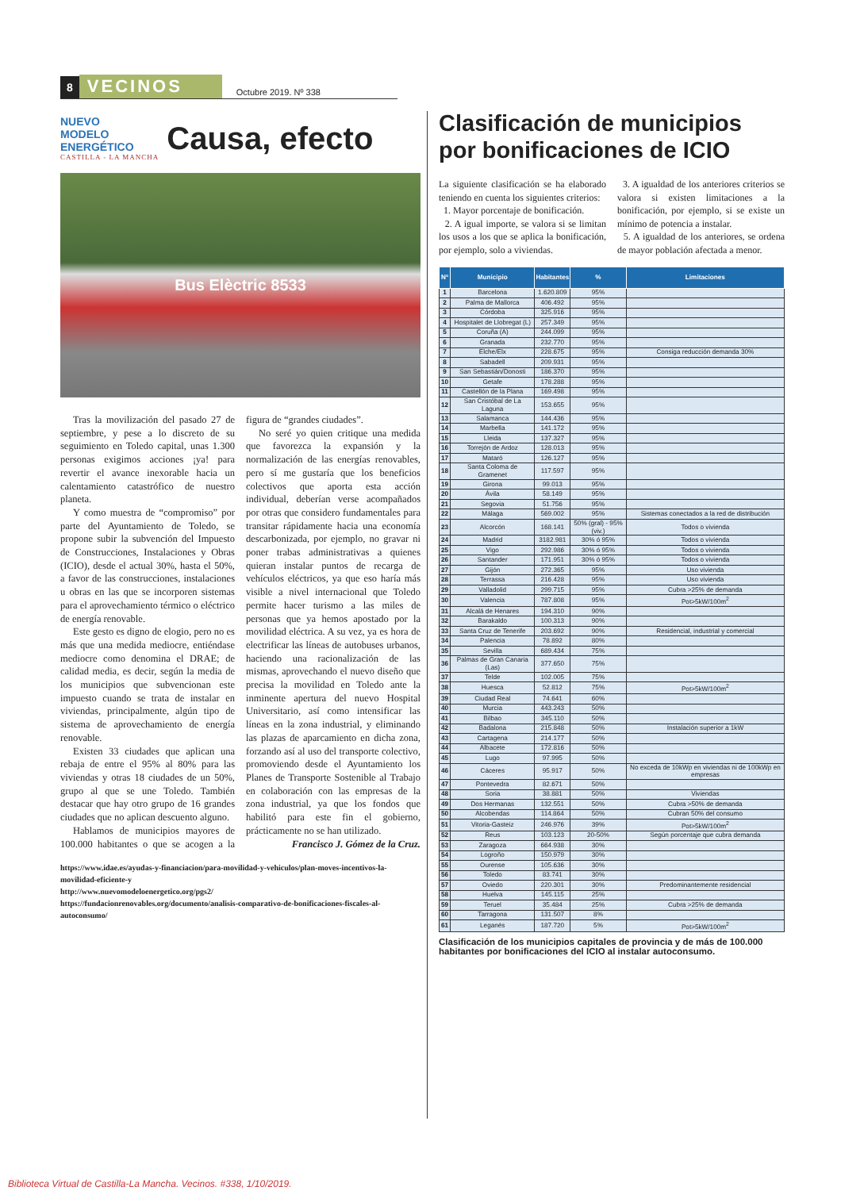8 VECINOS Octubre 2019. Nº 338
NUEVO
MODELO
ENERGÉTICO
CASTILLA - LA MANCHA
Causa, efecto
Bus Elèctric 8533
Tras la movilización del pasado 27 de septiembre, y pese a lo discreto de su seguimiento en Toledo capital, unas 1.300 personas exigimos acciones ¡ya! para revertir el avance inexorable hacia un calentamiento catastrófico de nuestro planeta.
Y como muestra de “compromiso” por parte del Ayuntamiento de Toledo, se propone subir la subvención del Impuesto de Construcciones, Instalaciones y Obras (ICIO), desde el actual 30%, hasta el 50%, a favor de las construcciones, instalaciones u obras en las que se incorporen sistemas para el aprovechamiento térmico o eléctrico de energía renovable.
Este gesto es digno de elogio, pero no es más que una medida mediocre, entiéndase mediocre como denomina el DRAE; de calidad media, es decir, según la media de los municipios que subvencionan este impuesto cuando se trata de instalar en viviendas, principalmente, algún tipo de sistema de aprovechamiento de energía renovable.
Existen 33 ciudades que aplican una rebaja de entre el 95% al 80% para las viviendas y otras 18 ciudades de un 50%, grupo al que se une Toledo. También destacar que hay otro grupo de 16 grandes ciudades que no aplican descuento alguno.
Hablamos de municipios mayores de 100.000 habitantes o que se acogen a la figura de “grandes ciudades”.
No seré yo quien critique una medida que favorezca la expansión y la normalización de las energías renovables, pero sí me gustaría que los beneficios colectivos que aporta esta acción individual, deberían verse acompañados por otras que considero fundamentales para transitar rápidamente hacia una economía descarbonizada, por ejemplo, no gravar ni poner trabas administrativas a quienes quieran instalar puntos de recarga de vehículos eléctricos, ya que eso haría más visible a nivel internacional que Toledo permite hacer turismo a las miles de personas que ya hemos apostado por la movilidad eléctrica. A su vez, ya es hora de electrificar las líneas de autobuses urbanos, haciendo una racionalización de las mismas, aprovechando el nuevo diseño que precisa la movilidad en Toledo ante la inminente apertura del nuevo Hospital Universitario, así como intensificar las líneas en la zona industrial, y eliminando las plazas de aparcamiento en dicha zona, forzando así al uso del transporte colectivo, promoviendo desde el Ayuntamiento los Planes de Transporte Sostenible al Trabajo en colaboración con las empresas de la zona industrial, ya que los fondos que habilitó para este fin el gobierno, prácticamente no se han utilizado.
Francisco J. Gómez de la Cruz.
https://www.idae.es/ayudas-y-financiacion/para-movilidad-y-vehiculos/plan-moves-incentivos-la-movilidad-eficiente-y
http://www.nuevomodeloenergetico.org/pgs2/
https://fundacionrenovables.org/documento/analisis-comparativo-de-bonificaciones-fiscales-al-autoconsumo/
Clasificación de municipios por bonificaciones de ICIO
La siguiente clasificación se ha elaborado teniendo en cuenta los siguientes criterios:
1. Mayor porcentaje de bonificación.
2. A igual importe, se valora si se limitan los usos a los que se aplica la bonificación, por ejemplo, solo a viviendas.
3. A igualdad de los anteriores criterios se valora si existen limitaciones a la bonificación, por ejemplo, si se existe un mínimo de potencia a instalar.
5. A igualdad de los anteriores, se ordena de mayor población afectada a menor.
| Nº | Municipio | Habitantes | % | Limitaciones |
| --- | --- | --- | --- | --- |
| 1 | Barcelona | 1.620.809 | 95% | |
| 2 | Palma de Mallorca | 406.492 | 95% | |
| 3 | Córdoba | 325.916 | 95% | |
| 4 | Hospitalet de Llobregat (L) | 257.349 | 95% | |
| 5 | Coruña (A) | 244.099 | 95% | |
| 6 | Granada | 232.770 | 95% | |
| 7 | Elche/Elx | 228.675 | 95% | Consiga reducción demanda 30% |
| 8 | Sabadell | 209.931 | 95% | |
| 9 | San Sebastián/Donosti | 186.370 | 95% | |
| 10 | Getafe | 178.288 | 95% | |
| 11 | Castellón de la Plana | 169.498 | 95% | |
| 12 | San Cristóbal de La Laguna | 153.655 | 95% | |
| 13 | Salamanca | 144.436 | 95% | |
| 14 | Marbella | 141.172 | 95% | |
| 15 | Lleida | 137.327 | 95% | |
| 16 | Torrejón de Ardoz | 128.013 | 95% | |
| 17 | Mataró | 126.127 | 95% | |
| 18 | Santa Coloma de Gramenet | 117.597 | 95% | |
| 19 | Girona | 99.013 | 95% | |
| 20 | Ávila | 58.149 | 95% | |
| 21 | Segovia | 51.756 | 95% | |
| 22 | Málaga | 569.002 | 95% | Sistemas conectados a la red de distribución |
| 23 | Alcorcón | 168.141 | 50% (gral) - 95%(viv.) | Todos o vivienda |
| 24 | Madrid | 3182.981 | 30% ó 95% | Todos o vivienda |
| 25 | Vigo | 292.986 | 30% ó 95% | Todos o vivienda |
| 26 | Santander | 171.951 | 30% ó 95% | Todos o vivienda |
| 27 | Gijón | 272.365 | 95% | Uso vivienda |
| 28 | Terrassa | 216.428 | 95% | Uso vivienda |
| 29 | Valladolid | 299.715 | 95% | Cubra >25% de demanda |
| 30 | Valencia | 787.808 | 95% | Pot>5kW/100m<sup>2</sup> |
| 31 | Alcalá de Henares | 194.310 | 90% | |
| 32 | Barakaldo | 100.313 | 90% | |
| 33 | Santa Cruz de Tenerife | 203.692 | 90% | Residencial, industrial y comercial |
| 34 | Palencia | 78.892 | 80% | |
| 35 | Sevilla | 689.434 | 75% | |
| 36 | Palmas de Gran Canaria (Las) | 377.650 | 75% | |
| 37 | Telde | 102.005 | 75% | |
| 38 | Huesca | 52.812 | 75% | Pot>5kW/100m<sup>2</sup> |
| 39 | Ciudad Real | 74.641 | 60% | |
| 40 | Murcia | 443.243 | 50% | |
| 41 | Bilbao | 345.110 | 50% | |
| 42 | Badalona | 215.848 | 50% | Instalación superior a 1kW |
| 43 | Cartagena | 214.177 | 50% | |
| 44 | Albacete | 172.816 | 50% | |
| 45 | Lugo | 97.995 | 50% | |
| 46 | Cáceres | 95.917 | 50% | No exceda de 10kWp en viviendas ni de 100kWp en empresas |
| 47 | Pontevedra | 82.671 | 50% | |
| 48 | Soria | 38.881 | 50% | Viviendas |
| 49 | Dos Hermanas | 132.551 | 50% | Cubra >50% de demanda |
| 50 | Alcobendas | 114.864 | 50% | Cubran 50% del consumo |
| 51 | Vitoria-Gasteiz | 246.976 | 39% | Pot>5kW/100m<sup>2</sup> |
| 52 | Reus | 103.123 | 20-50% | Según porcentaje que cubra demanda |
| 53 | Zaragoza | 664.938 | 30% | |
| 54 | Logroño | 150.979 | 30% | |
| 55 | Ourense | 105.636 | 30% | |
| 56 | Toledo | 83.741 | 30% | |
| 57 | Oviedo | 220.301 | 30% | Predominantemente residencial |
| 58 | Huelva | 145.115 | 25% | |
| 59 | Teruel | 35.484 | 25% | Cubra >25% de demanda |
| 60 | Tarragona | 131.507 | 8% | |
| 61 | Leganés | 187.720 | 5% | Pot>5kW/100m<sup>2</sup> |
Clasificación de los municipios capitales de provincia y de más de 100.000 habitantes por bonificaciones del ICIO al instalar autoconsumo.
Biblioteca Virtual de Castilla-La Mancha. Vecinos. #338, 1/10/2019.